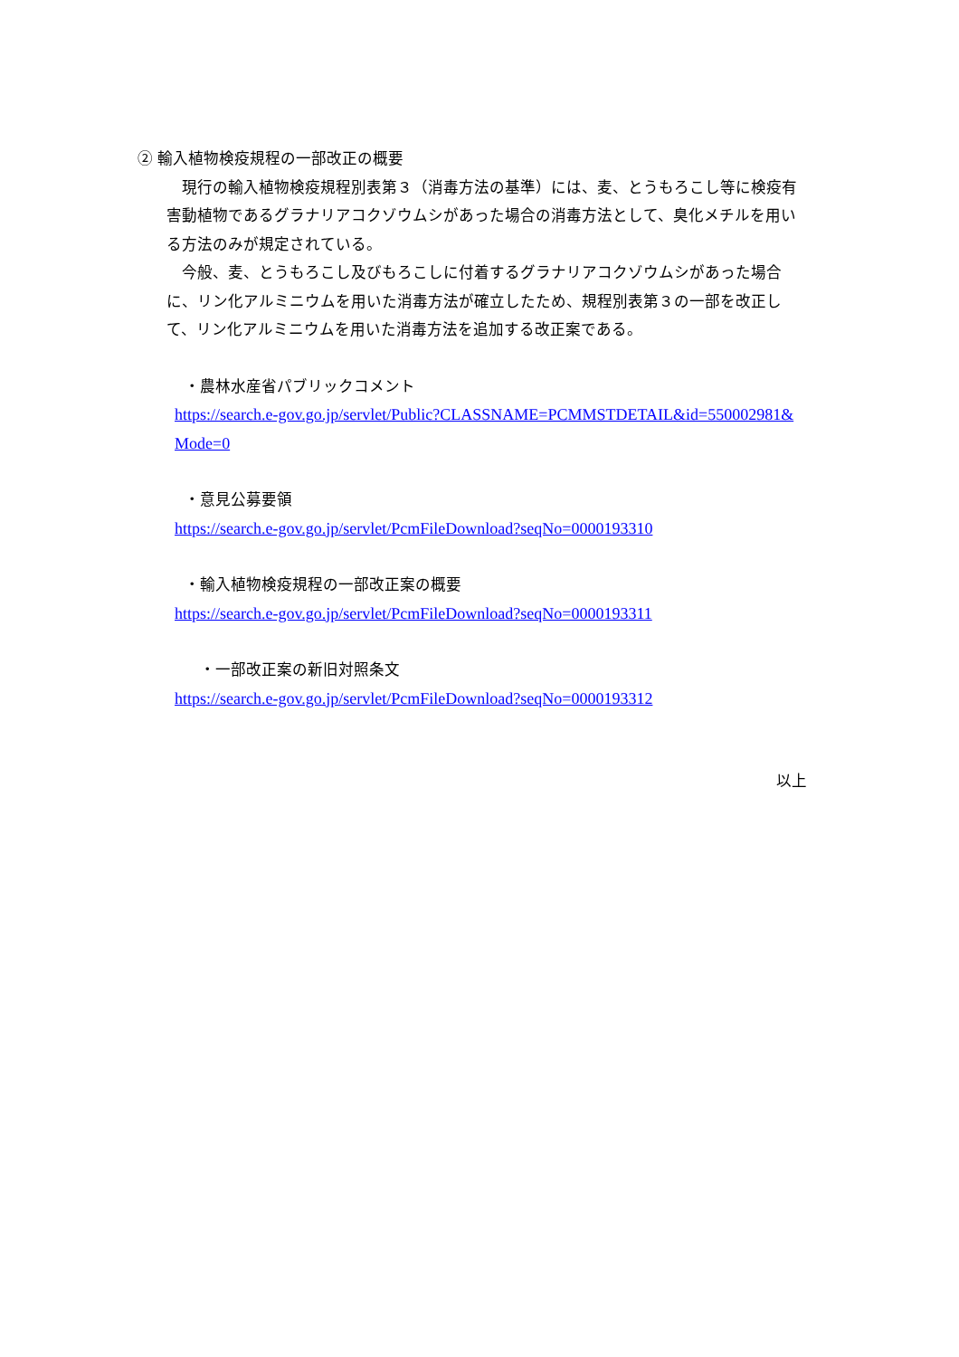② 輸入植物検疫規程の一部改正の概要
　現行の輸入植物検疫規程別表第３（消毒方法の基準）には、麦、とうもろこし等に検疫有害動植物であるグラナリアコクゾウムシがあった場合の消毒方法として、臭化メチルを用いる方法のみが規定されている。
　今般、麦、とうもろこし及びもろこしに付着するグラナリアコクゾウムシがあった場合に、リン化アルミニウムを用いた消毒方法が確立したため、規程別表第３の一部を改正して、リン化アルミニウムを用いた消毒方法を追加する改正案である。
・農林水産省パブリックコメント
https://search.e-gov.go.jp/servlet/Public?CLASSNAME=PCMMSTDETAIL&id=550002981&Mode=0
・意見公募要領
https://search.e-gov.go.jp/servlet/PcmFileDownload?seqNo=0000193310
・輸入植物検疫規程の一部改正案の概要
https://search.e-gov.go.jp/servlet/PcmFileDownload?seqNo=0000193311
　・一部改正案の新旧対照条文
https://search.e-gov.go.jp/servlet/PcmFileDownload?seqNo=0000193312
以上